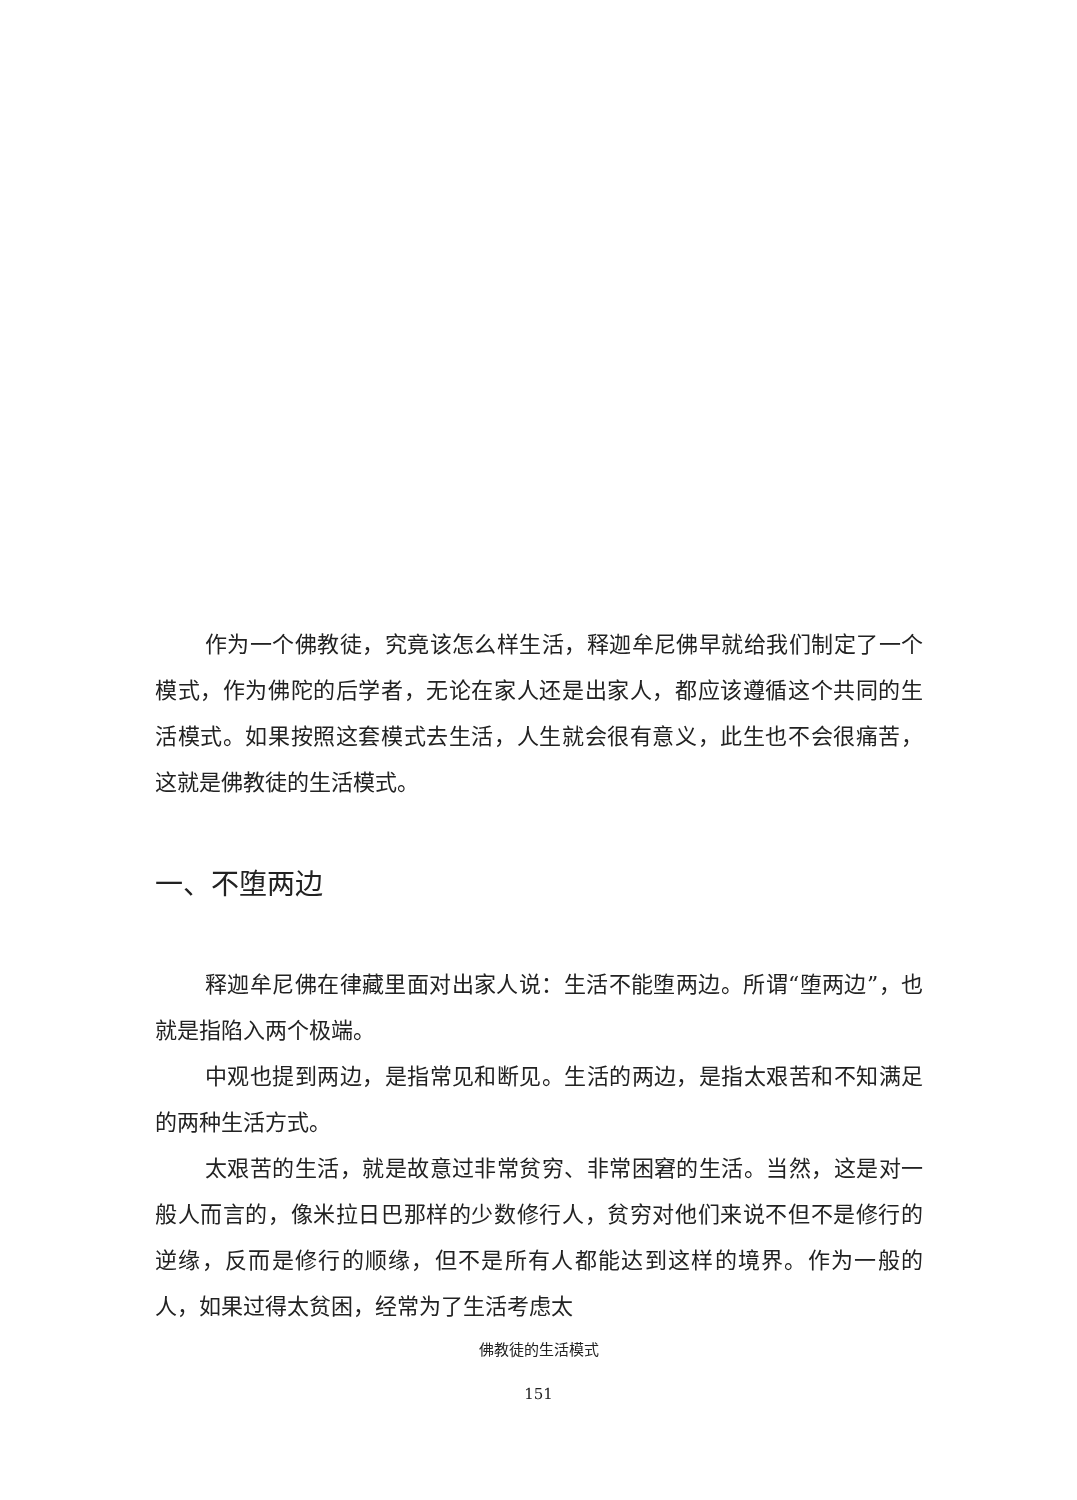作为一个佛教徒，究竟该怎么样生活，释迦牟尼佛早就给我们制定了一个模式，作为佛陀的后学者，无论在家人还是出家人，都应该遵循这个共同的生活模式。如果按照这套模式去生活，人生就会很有意义，此生也不会很痛苦，这就是佛教徒的生活模式。
一、不堕两边
释迦牟尼佛在律藏里面对出家人说：生活不能堕两边。所谓“堕两边”，也就是指陷入两个极端。
中观也提到两边，是指常见和断见。生活的两边，是指太艰苦和不知满足的两种生活方式。
太艰苦的生活，就是故意过非常贫穷、非常困窘的生活。当然，这是对一般人而言的，像米拉日巴那样的少数修行人，贫穷对他们来说不但不是修行的逆缘，反而是修行的顺缘，但不是所有人都能达到这样的境界。作为一般的人，如果过得太贫困，经常为了生活考虑太
佛教徒的生活模式
151